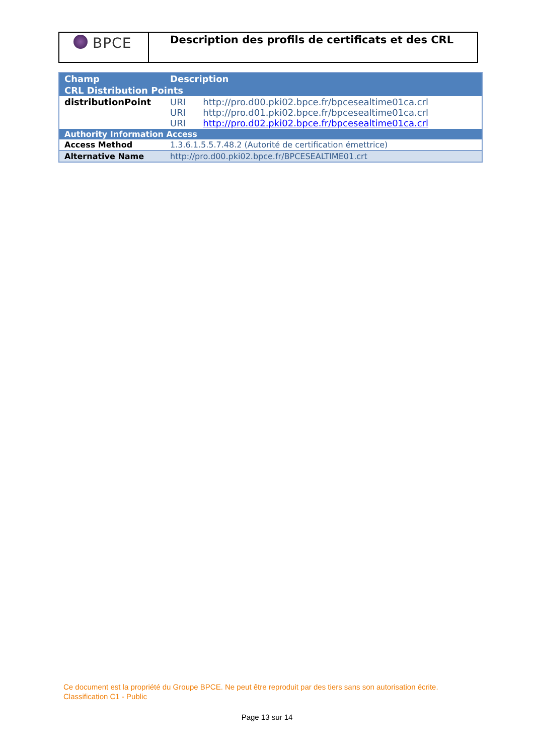BPCE
Description des profils de certificats et des CRL
| Champ | Description |
| --- | --- |
| CRL Distribution Points | |
| distributionPoint | URI http://pro.d00.pki02.bpce.fr/bpcesealtime01ca.crl URI http://pro.d01.pki02.bpce.fr/bpcesealtime01ca.crl URI http://pro.d02.pki02.bpce.fr/bpcesealtime01ca.crl |
| Authority Information Access | |
| Access Method | 1.3.6.1.5.5.7.48.2 (Autorité de certification émettrice) |
| Alternative Name | http://pro.d00.pki02.bpce.fr/BPCESEALTIME01.crt |
Ce document est la propriété du Groupe BPCE. Ne peut être reproduit par des tiers sans son autorisation écrite.
Classification C1 - Public
Page 13 sur 14